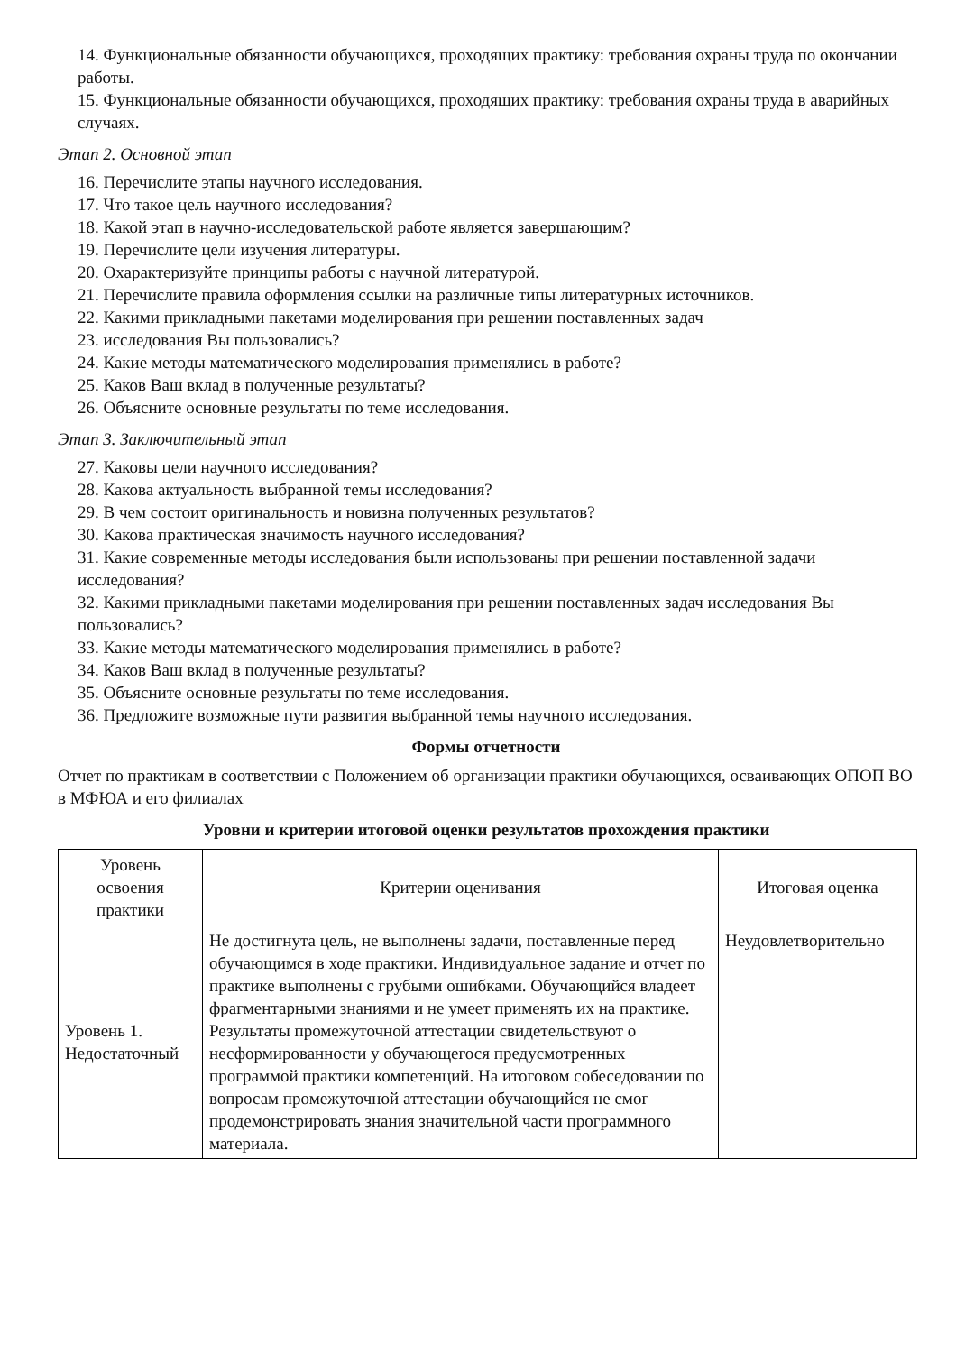14. Функциональные обязанности обучающихся, проходящих практику: требования охраны труда по окончании работы.
15. Функциональные обязанности обучающихся, проходящих практику: требования охраны труда в аварийных случаях.
Этап 2. Основной этап
16. Перечислите этапы научного исследования.
17. Что такое цель научного исследования?
18. Какой этап в научно-исследовательской работе является завершающим?
19. Перечислите цели изучения литературы.
20. Охарактеризуйте принципы работы с научной литературой.
21. Перечислите правила оформления ссылки на различные типы литературных источников.
22. Какими прикладными пакетами моделирования при решении поставленных задач
23. исследования Вы пользовались?
24. Какие методы математического моделирования применялись в работе?
25. Каков Ваш вклад в полученные результаты?
26. Объясните основные результаты по теме исследования.
Этап 3. Заключительный этап
27. Каковы цели научного исследования?
28. Какова актуальность выбранной темы исследования?
29. В чем состоит оригинальность и новизна полученных результатов?
30. Какова практическая значимость научного исследования?
31. Какие современные методы исследования были использованы при решении поставленной задачи исследования?
32. Какими прикладными пакетами моделирования при решении поставленных задач исследования Вы пользовались?
33. Какие методы математического моделирования применялись в работе?
34. Каков Ваш вклад в полученные результаты?
35. Объясните основные результаты по теме исследования.
36. Предложите возможные пути развития выбранной темы научного исследования.
Формы отчетности
Отчет по практикам в соответствии с Положением об организации практики обучающихся, осваивающих ОПОП ВО в МФЮА и его филиалах
Уровни и критерии итоговой оценки результатов прохождения практики
| Уровень освоения практики | Критерии оценивания | Итоговая оценка |
| --- | --- | --- |
| Уровень 1. Недостаточный | Не достигнута цель, не выполнены задачи, поставленные перед обучающимся в ходе практики. Индивидуальное задание и отчет по практике выполнены с грубыми ошибками. Обучающийся владеет фрагментарными знаниями и не умеет применять их на практике. Результаты промежуточной аттестации свидетельствуют о несформированности у обучающегося предусмотренных программой практики компетенций. На итоговом собеседовании по вопросам промежуточной аттестации обучающийся не смог продемонстрировать знания значительной части программного материала. | Неудовлетворительно |